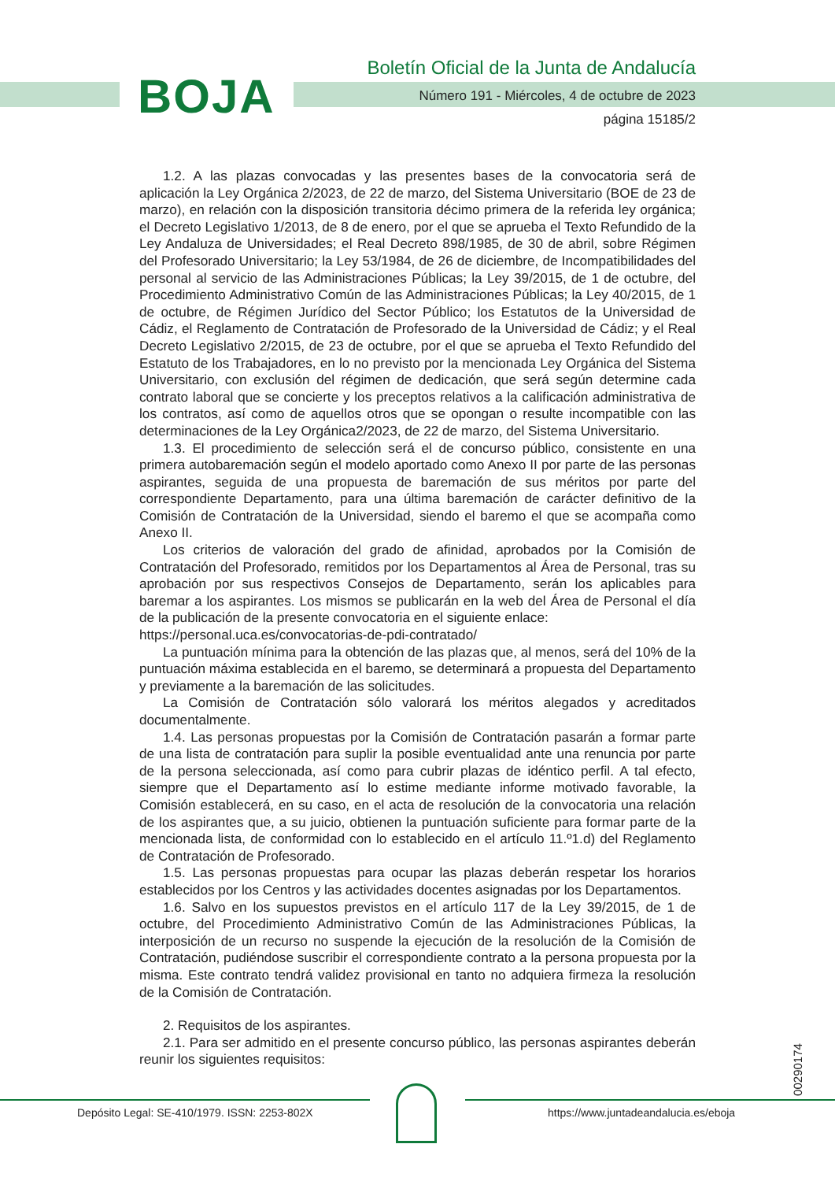BOJA
Boletín Oficial de la Junta de Andalucía
Número 191 - Miércoles, 4 de octubre de 2023
página 15185/2
1.2. A las plazas convocadas y las presentes bases de la convocatoria será de aplicación la Ley Orgánica 2/2023, de 22 de marzo, del Sistema Universitario (BOE de 23 de marzo), en relación con la disposición transitoria décimo primera de la referida ley orgánica; el Decreto Legislativo 1/2013, de 8 de enero, por el que se aprueba el Texto Refundido de la Ley Andaluza de Universidades; el Real Decreto 898/1985, de 30 de abril, sobre Régimen del Profesorado Universitario; la Ley 53/1984, de 26 de diciembre, de Incompatibilidades del personal al servicio de las Administraciones Públicas; la Ley 39/2015, de 1 de octubre, del Procedimiento Administrativo Común de las Administraciones Públicas; la Ley 40/2015, de 1 de octubre, de Régimen Jurídico del Sector Público; los Estatutos de la Universidad de Cádiz, el Reglamento de Contratación de Profesorado de la Universidad de Cádiz; y el Real Decreto Legislativo 2/2015, de 23 de octubre, por el que se aprueba el Texto Refundido del Estatuto de los Trabajadores, en lo no previsto por la mencionada Ley Orgánica del Sistema Universitario, con exclusión del régimen de dedicación, que será según determine cada contrato laboral que se concierte y los preceptos relativos a la calificación administrativa de los contratos, así como de aquellos otros que se opongan o resulte incompatible con las determinaciones de la Ley Orgánica2/2023, de 22 de marzo, del Sistema Universitario.
1.3. El procedimiento de selección será el de concurso público, consistente en una primera autobaremación según el modelo aportado como Anexo II por parte de las personas aspirantes, seguida de una propuesta de baremación de sus méritos por parte del correspondiente Departamento, para una última baremación de carácter definitivo de la Comisión de Contratación de la Universidad, siendo el baremo el que se acompaña como Anexo II.
Los criterios de valoración del grado de afinidad, aprobados por la Comisión de Contratación del Profesorado, remitidos por los Departamentos al Área de Personal, tras su aprobación por sus respectivos Consejos de Departamento, serán los aplicables para baremar a los aspirantes. Los mismos se publicarán en la web del Área de Personal el día de la publicación de la presente convocatoria en el siguiente enlace:
https://personal.uca.es/convocatorias-de-pdi-contratado/
La puntuación mínima para la obtención de las plazas que, al menos, será del 10% de la puntuación máxima establecida en el baremo, se determinará a propuesta del Departamento y previamente a la baremación de las solicitudes.
La Comisión de Contratación sólo valorará los méritos alegados y acreditados documentalmente.
1.4. Las personas propuestas por la Comisión de Contratación pasarán a formar parte de una lista de contratación para suplir la posible eventualidad ante una renuncia por parte de la persona seleccionada, así como para cubrir plazas de idéntico perfil. A tal efecto, siempre que el Departamento así lo estime mediante informe motivado favorable, la Comisión establecerá, en su caso, en el acta de resolución de la convocatoria una relación de los aspirantes que, a su juicio, obtienen la puntuación suficiente para formar parte de la mencionada lista, de conformidad con lo establecido en el artículo 11.º1.d) del Reglamento de Contratación de Profesorado.
1.5. Las personas propuestas para ocupar las plazas deberán respetar los horarios establecidos por los Centros y las actividades docentes asignadas por los Departamentos.
1.6. Salvo en los supuestos previstos en el artículo 117 de la Ley 39/2015, de 1 de octubre, del Procedimiento Administrativo Común de las Administraciones Públicas, la interposición de un recurso no suspende la ejecución de la resolución de la Comisión de Contratación, pudiéndose suscribir el correspondiente contrato a la persona propuesta por la misma. Este contrato tendrá validez provisional en tanto no adquiera firmeza la resolución de la Comisión de Contratación.
2. Requisitos de los aspirantes.
2.1. Para ser admitido en el presente concurso público, las personas aspirantes deberán reunir los siguientes requisitos:
00290174
Depósito Legal: SE-410/1979. ISSN: 2253-802X
https://www.juntadeandalucia.es/eboja